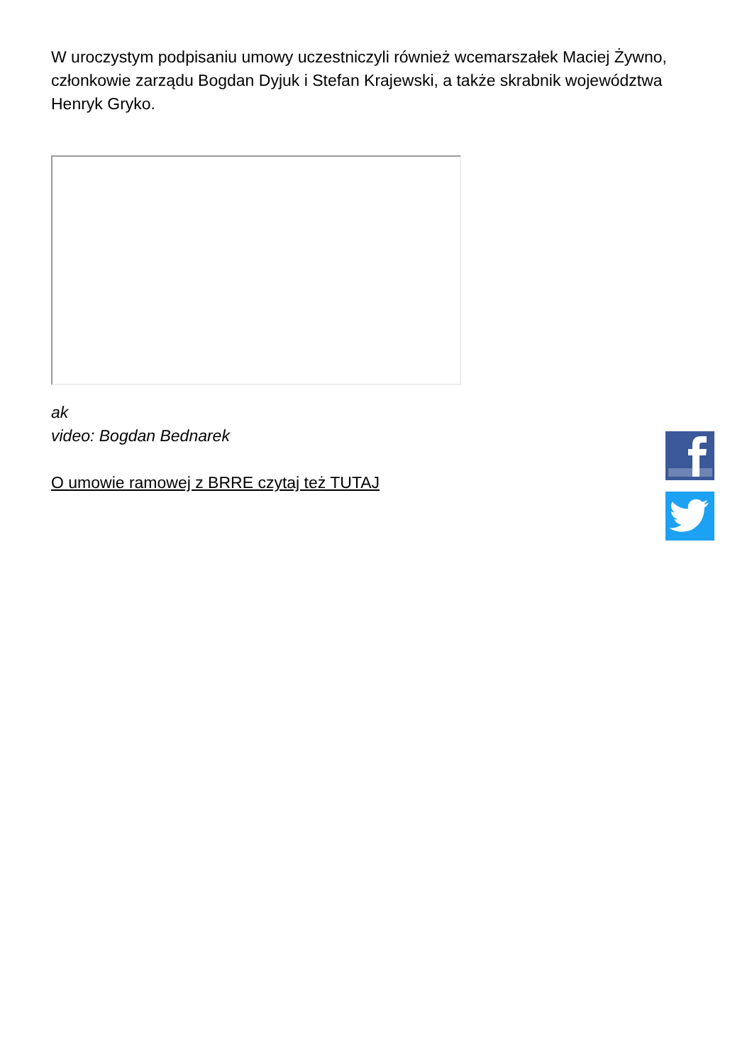W uroczystym podpisaniu umowy uczestniczyli również wcemarszałek Maciej Żywno, członkowie zarządu Bogdan Dyjuk i Stefan Krajewski, a także skrabnik województwa Henryk Gryko.
ak
video: Bogdan Bednarek
O umowie ramowej z BRRE czytaj też TUTAJ